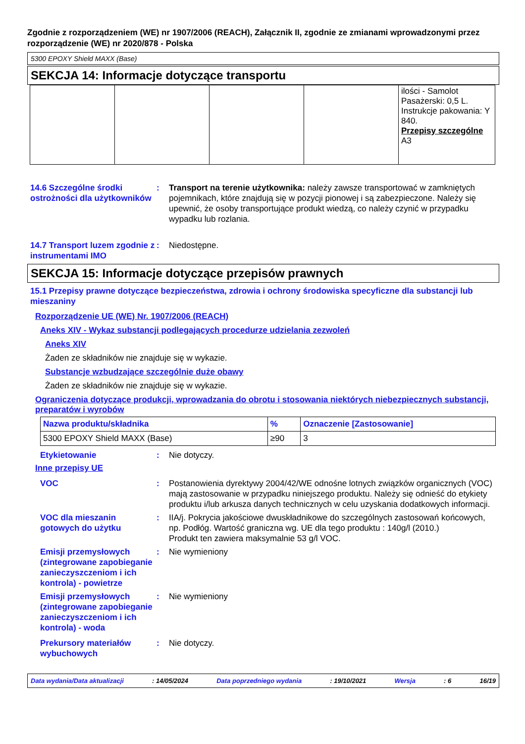Zgodnie z rozporządzeniem (WE) nr 1907/2006 (REACH), Załącznik II, zgodnie ze zmianami wprowadzonymi przez rozporządzenie (WE) nr 2020/878 - Polska
5300 EPOXY Shield MAXX (Base)
SEKCJA 14: Informacje dotyczące transportu
| | | | | ilości - Samolot Pasażerski: 0,5 L. Instrukcje pakowania: Y 840. Przepisy szczególne A3 |
14.6 Szczególne środki ostrożności dla użytkowników
: Transport na terenie użytkownika: należy zawsze transportować w zamkniętych pojemnikach, które znajdują się w pozycji pionowej i są zabezpieczone. Należy się upewnić, że osoby transportujące produkt wiedzą, co należy czynić w przypadku wypadku lub rozlania.
14.7 Transport luzem zgodnie z instrumentami IMO
: Niedostępne.
SEKCJA 15: Informacje dotyczące przepisów prawnych
15.1 Przepisy prawne dotyczące bezpieczeństwa, zdrowia i ochrony środowiska specyficzne dla substancji lub mieszaniny
Rozporządzenie UE (WE) Nr. 1907/2006 (REACH)
Aneks XIV - Wykaz substancji podlegających procedurze udzielania zezwoleń
Aneks XIV
Żaden ze składników nie znajduje się w wykazie.
Substancje wzbudzające szczególnie duże obawy
Żaden ze składników nie znajduje się w wykazie.
Ograniczenia dotyczące produkcji, wprowadzania do obrotu i stosowania niektórych niebezpiecznych substancji, preparatów i wyrobów
| Nazwa produktu/składnika | % | Oznaczenie [Zastosowanie] |
| --- | --- | --- |
| 5300 EPOXY Shield MAXX (Base) | ≥90 | 3 |
Etykietowanie : Nie dotyczy.
Inne przepisy UE
VOC : Postanowienia dyrektywy 2004/42/WE odnośne lotnych związków organicznych (VOC) mają zastosowanie w przypadku niniejszego produktu. Należy się odnieść do etykiety produktu i/lub arkusza danych technicznych w celu uzyskania dodatkowych informacji.
VOC dla mieszanin gotowych do użytku
: IIA/j. Pokrycia jakościowe dwuskładnikowe do szczególnych zastosowań końcowych, np. Podłóg. Wartość graniczna wg. UE dla tego produktu : 140g/l (2010.)
Produkt ten zawiera maksymalnie 53 g/l VOC.
Emisji przemysłowych (zintegrowane zapobieganie zanieczyszczeniom i ich kontrola) - powietrze
: Nie wymieniony
Emisji przemysłowych (zintegrowane zapobieganie zanieczyszczeniom i ich kontrola) - woda
: Nie wymieniony
Prekursory materiałów wybuchowych
: Nie dotyczy.
Data wydania/Data aktualizacji: 14/05/2024 Data poprzedniego wydania: 19/10/2021 Wersja: 6 16/19